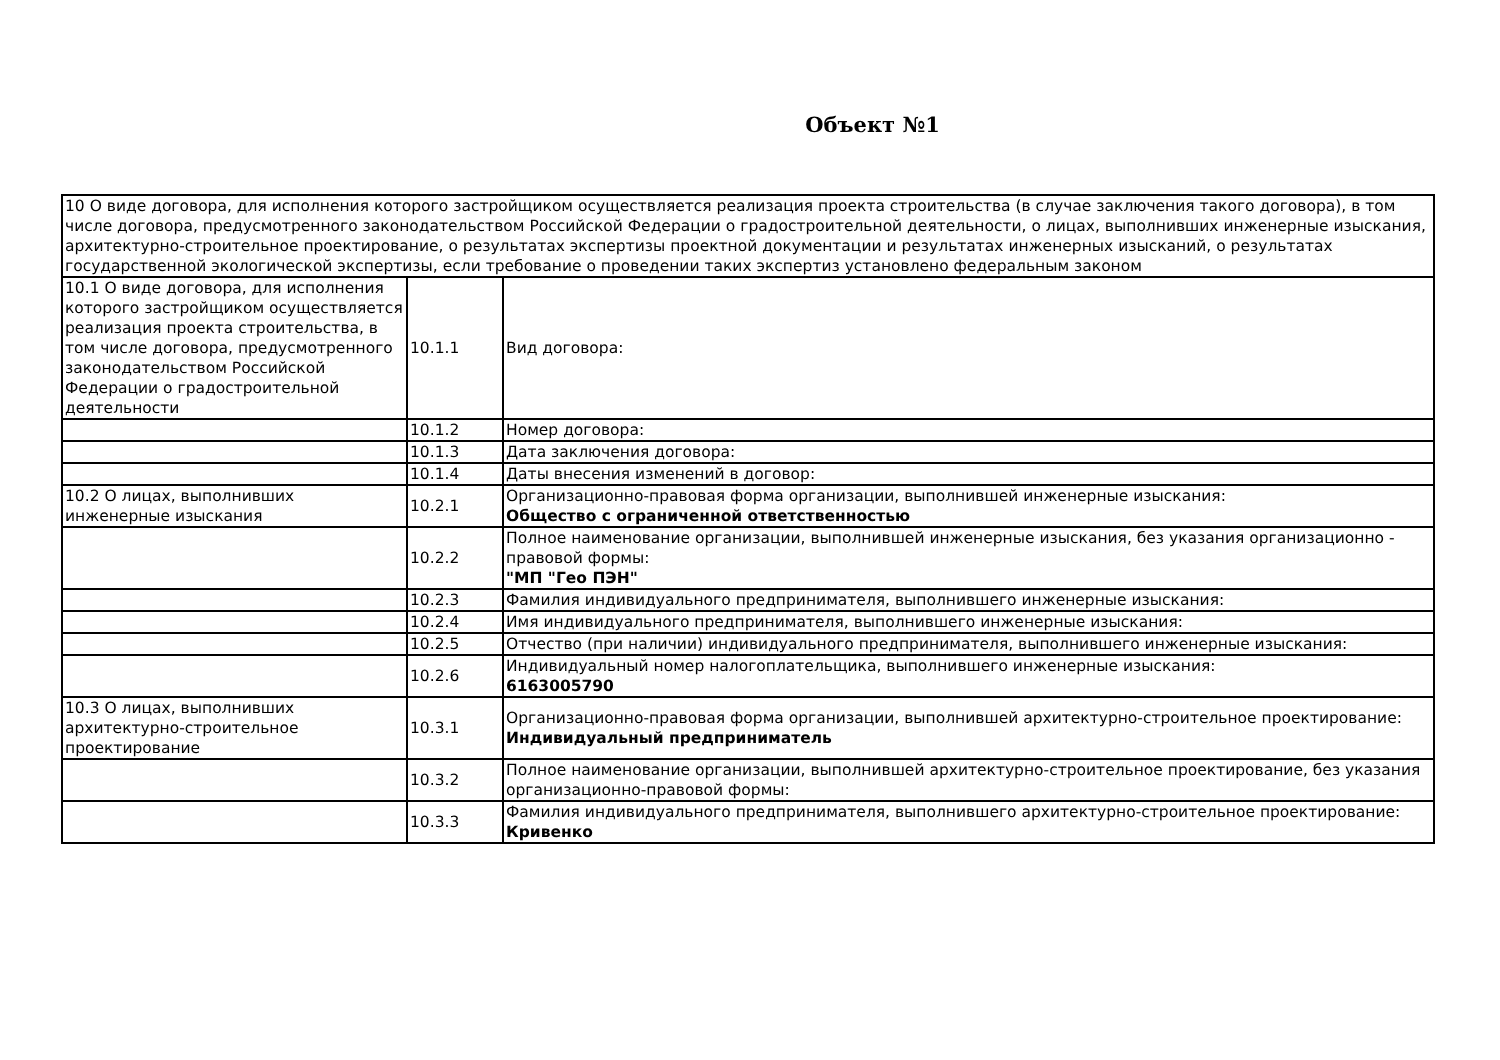Объект №1
| 10 О виде договора, для исполнения которого застройщиком осуществляется реализация проекта строительства (в случае заключения такого договора), в том числе договора, предусмотренного законодательством Российской Федерации о градостроительной деятельности, о лицах, выполнивших инженерные изыскания, архитектурно-строительное проектирование, о результатах экспертизы проектной документации и результатах инженерных изысканий, о результатах государственной экологической экспертизы, если требование о проведении таких экспертиз установлено федеральным законом | | |
| 10.1 О виде договора, для исполнения которого застройщиком осуществляется реализация проекта строительства, в том числе договора, предусмотренного законодательством Российской Федерации о градостроительной деятельности | 10.1.1 | Вид договора: |
| | 10.1.2 | Номер договора: |
| | 10.1.3 | Дата заключения договора: |
| | 10.1.4 | Даты внесения изменений в договор: |
| 10.2 О лицах, выполнивших инженерные изыскания | 10.2.1 | Организационно-правовая форма организации, выполнившей инженерные изыскания: Общество с ограниченной ответственностью |
| | 10.2.2 | Полное наименование организации, выполнившей инженерные изыскания, без указания организационно - правовой формы: "МП "Гео ПЭН" |
| | 10.2.3 | Фамилия индивидуального предпринимателя, выполнившего инженерные изыскания: |
| | 10.2.4 | Имя индивидуального предпринимателя, выполнившего инженерные изыскания: |
| | 10.2.5 | Отчество (при наличии) индивидуального предпринимателя, выполнившего инженерные изыскания: |
| | 10.2.6 | Индивидуальный номер налогоплательщика, выполнившего инженерные изыскания: 6163005790 |
| 10.3 О лицах, выполнивших архитектурно-строительное проектирование | 10.3.1 | Организационно-правовая форма организации, выполнившей архитектурно-строительное проектирование: Индивидуальный предприниматель |
| | 10.3.2 | Полное наименование организации, выполнившей архитектурно-строительное проектирование, без указания организационно-правовой формы: |
| | 10.3.3 | Фамилия индивидуального предпринимателя, выполнившего архитектурно-строительное проектирование: Кривенко |